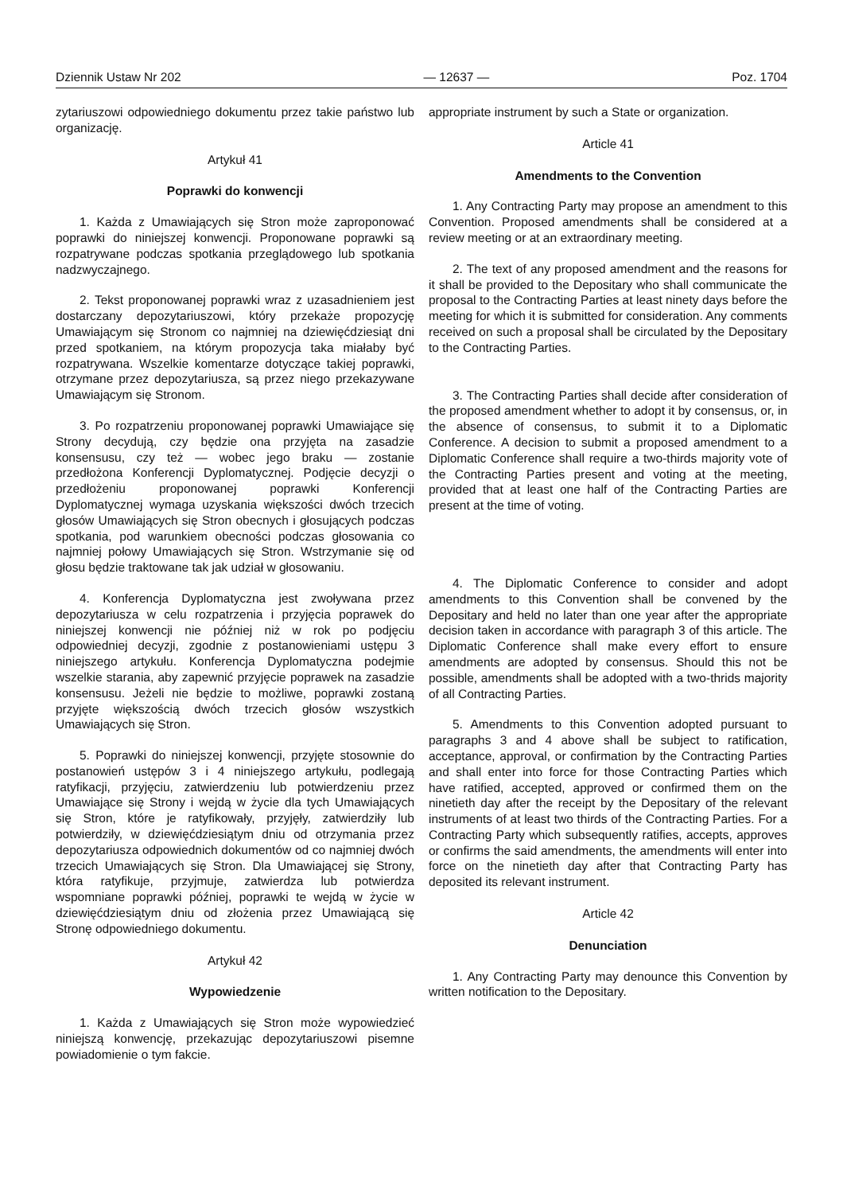Dziennik Ustaw Nr 202 — 12637 — Poz. 1704
zytariuszowi odpowiedniego dokumentu przez takie państwo lub organizację.
Artykuł 41
Poprawki do konwencji
1. Każda z Umawiających się Stron może zaproponować poprawki do niniejszej konwencji. Proponowane poprawki są rozpatrywane podczas spotkania przeglądowego lub spotkania nadzwyczajnego.
2. Tekst proponowanej poprawki wraz z uzasadnieniem jest dostarczany depozytariuszowi, który przekaże propozycję Umawiającym się Stronom co najmniej na dziewięćdziesiąt dni przed spotkaniem, na którym propozycja taka miałaby być rozpatrywana. Wszelkie komentarze dotyczące takiej poprawki, otrzymane przez depozytariusza, są przez niego przekazywane Umawiającym się Stronom.
3. Po rozpatrzeniu proponowanej poprawki Umawiające się Strony decydują, czy będzie ona przyjęta na zasadzie konsensusu, czy też — wobec jego braku — zostanie przedłożona Konferencji Dyplomatycznej. Podjęcie decyzji o przedłożeniu proponowanej poprawki Konferencji Dyplomatycznej wymaga uzyskania większości dwóch trzecich głosów Umawiających się Stron obecnych i głosujących podczas spotkania, pod warunkiem obecności podczas głosowania co najmniej połowy Umawiających się Stron. Wstrzymanie się od głosu będzie traktowane tak jak udział w głosowaniu.
4. Konferencja Dyplomatyczna jest zwoływana przez depozytariusza w celu rozpatrzenia i przyjęcia poprawek do niniejszej konwencji nie później niż w rok po podjęciu odpowiedniej decyzji, zgodnie z postanowieniami ustępu 3 niniejszego artykułu. Konferencja Dyplomatyczna podejmie wszelkie starania, aby zapewnić przyjęcie poprawek na zasadzie konsensusu. Jeżeli nie będzie to możliwe, poprawki zostaną przyjęte większością dwóch trzecich głosów wszystkich Umawiających się Stron.
5. Poprawki do niniejszej konwencji, przyjęte stosownie do postanowień ustępów 3 i 4 niniejszego artykułu, podlegają ratyfikacji, przyjęciu, zatwierdzeniu lub potwierdzeniu przez Umawiające się Strony i wejdą w życie dla tych Umawiających się Stron, które je ratyfikowały, przyjęły, zatwierdziły lub potwierdziły, w dziewięćdziesiątym dniu od otrzymania przez depozytariusza odpowiednich dokumentów od co najmniej dwóch trzecich Umawiających się Stron. Dla Umawiającej się Strony, która ratyfikuje, przyjmuje, zatwierdza lub potwierdza wspomniane poprawki później, poprawki te wejdą w życie w dziewięćdziesiątym dniu od złożenia przez Umawiającą się Stronę odpowiedniego dokumentu.
Artykuł 42
Wypowiedzenie
1. Każda z Umawiających się Stron może wypowiedzieć niniejszą konwencję, przekazując depozytariuszowi pisemne powiadomienie o tym fakcie.
appropriate instrument by such a State or organization.
Article 41
Amendments to the Convention
1. Any Contracting Party may propose an amendment to this Convention. Proposed amendments shall be considered at a review meeting or at an extraordinary meeting.
2. The text of any proposed amendment and the reasons for it shall be provided to the Depositary who shall communicate the proposal to the Contracting Parties at least ninety days before the meeting for which it is submitted for consideration. Any comments received on such a proposal shall be circulated by the Depositary to the Contracting Parties.
3. The Contracting Parties shall decide after consideration of the proposed amendment whether to adopt it by consensus, or, in the absence of consensus, to submit it to a Diplomatic Conference. A decision to submit a proposed amendment to a Diplomatic Conference shall require a two-thirds majority vote of the Contracting Parties present and voting at the meeting, provided that at least one half of the Contracting Parties are present at the time of voting.
4. The Diplomatic Conference to consider and adopt amendments to this Convention shall be convened by the Depositary and held no later than one year after the appropriate decision taken in accordance with paragraph 3 of this article. The Diplomatic Conference shall make every effort to ensure amendments are adopted by consensus. Should this not be possible, amendments shall be adopted with a two-thrids majority of all Contracting Parties.
5. Amendments to this Convention adopted pursuant to paragraphs 3 and 4 above shall be subject to ratification, acceptance, approval, or confirmation by the Contracting Parties and shall enter into force for those Contracting Parties which have ratified, accepted, approved or confirmed them on the ninetieth day after the receipt by the Depositary of the relevant instruments of at least two thirds of the Contracting Parties. For a Contracting Party which subsequently ratifies, accepts, approves or confirms the said amendments, the amendments will enter into force on the ninetieth day after that Contracting Party has deposited its relevant instrument.
Article 42
Denunciation
1. Any Contracting Party may denounce this Convention by written notification to the Depositary.